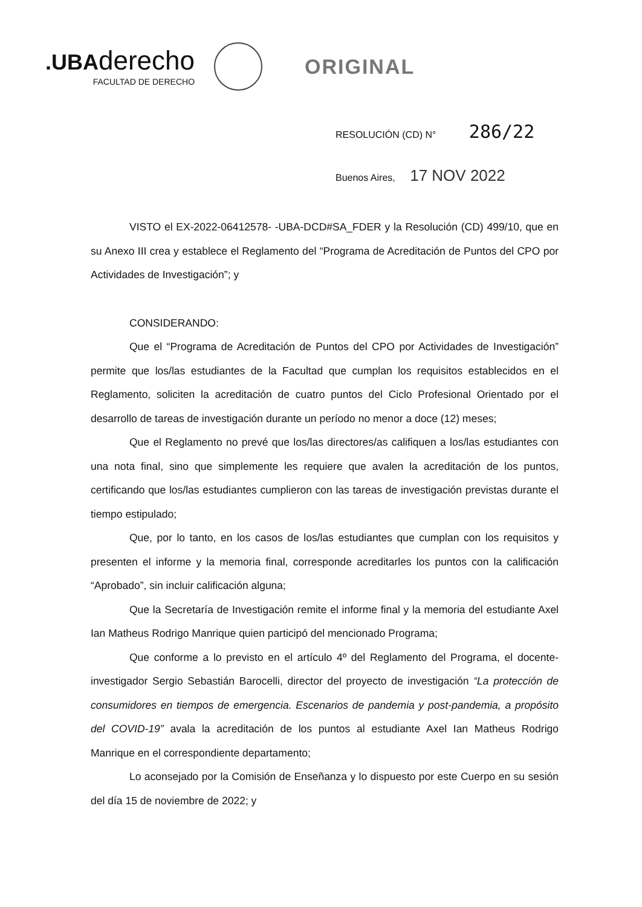.UBAderecho
FACULTAD DE DERECHO
ORIGINAL
RESOLUCIÓN (CD) N° 286/22
Buenos Aires, 17 NOV 2022
VISTO el EX-2022-06412578- -UBA-DCD#SA_FDER y la Resolución (CD) 499/10, que en su Anexo III crea y establece el Reglamento del “Programa de Acreditación de Puntos del CPO por Actividades de Investigación”; y
CONSIDERANDO:
Que el “Programa de Acreditación de Puntos del CPO por Actividades de Investigación” permite que los/las estudiantes de la Facultad que cumplan los requisitos establecidos en el Reglamento, soliciten la acreditación de cuatro puntos del Ciclo Profesional Orientado por el desarrollo de tareas de investigación durante un período no menor a doce (12) meses;
Que el Reglamento no prevé que los/las directores/as califiquen a los/las estudiantes con una nota final, sino que simplemente les requiere que avalen la acreditación de los puntos, certificando que los/las estudiantes cumplieron con las tareas de investigación previstas durante el tiempo estipulado;
Que, por lo tanto, en los casos de los/las estudiantes que cumplan con los requisitos y presenten el informe y la memoria final, corresponde acreditarles los puntos con la calificación “Aprobado”, sin incluir calificación alguna;
Que la Secretaría de Investigación remite el informe final y la memoria del estudiante Axel Ian Matheus Rodrigo Manrique quien participó del mencionado Programa;
Que conforme a lo previsto en el artículo 4º del Reglamento del Programa, el docente-investigador Sergio Sebastián Barocelli, director del proyecto de investigación “La protección de consumidores en tiempos de emergencia. Escenarios de pandemia y post-pandemia, a propósito del COVID-19” avala la acreditación de los puntos al estudiante Axel Ian Matheus Rodrigo Manrique en el correspondiente departamento;
Lo aconsejado por la Comisión de Enseñanza y lo dispuesto por este Cuerpo en su sesión del día 15 de noviembre de 2022; y